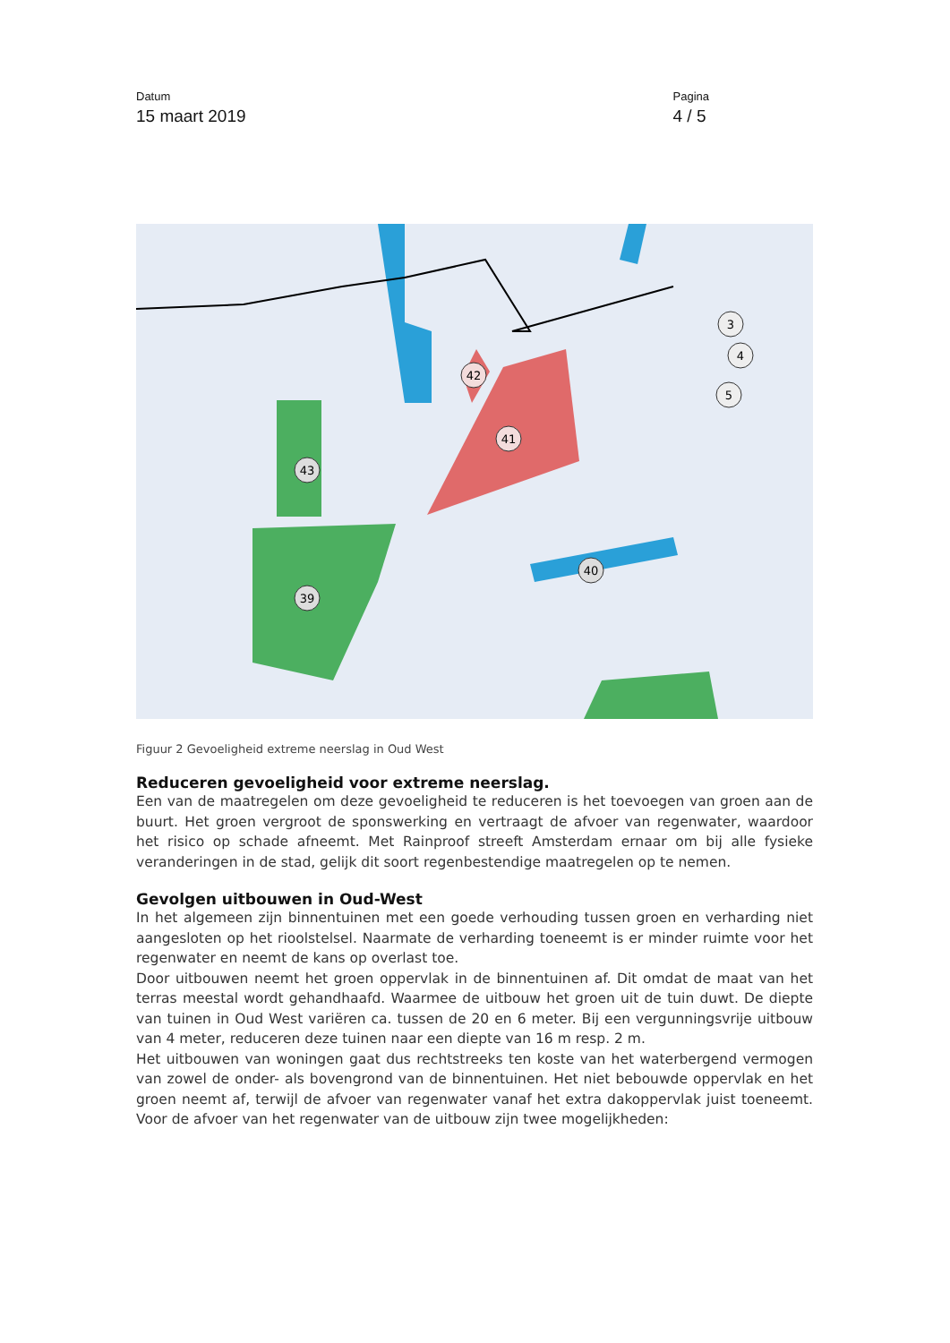Datum
15 maart 2019
Pagina
4 / 5
42
41
43
39
40
3
4
5
Figuur 2 Gevoeligheid extreme neerslag in Oud West
Reduceren gevoeligheid voor extreme neerslag.
Een van de maatregelen om deze gevoeligheid te reduceren is het toevoegen van groen aan de buurt. Het groen vergroot de sponswerking en vertraagt de afvoer van regenwater, waardoor het risico op schade afneemt. Met Rainproof streeft Amsterdam ernaar om bij alle fysieke veranderingen in de stad, gelijk dit soort regenbestendige maatregelen op te nemen.
Gevolgen uitbouwen in Oud-West
In het algemeen zijn binnentuinen met een goede verhouding tussen groen en verharding niet aangesloten op het rioolstelsel. Naarmate de verharding toeneemt is er minder ruimte voor het regenwater en neemt de kans op overlast toe.
Door uitbouwen neemt het groen oppervlak in de binnentuinen af. Dit omdat de maat van het terras meestal wordt gehandhaafd. Waarmee de uitbouw het groen uit de tuin duwt. De diepte van tuinen in Oud West variëren ca. tussen de 20 en 6 meter. Bij een vergunningsvrije uitbouw van 4 meter, reduceren deze tuinen naar een diepte van 16 m resp. 2 m.
Het uitbouwen van woningen gaat dus rechtstreeks ten koste van het waterbergend vermogen van zowel de onder- als bovengrond van de binnentuinen. Het niet bebouwde oppervlak en het groen neemt af, terwijl de afvoer van regenwater vanaf het extra dakoppervlak juist toeneemt. Voor de afvoer van het regenwater van de uitbouw zijn twee mogelijkheden: